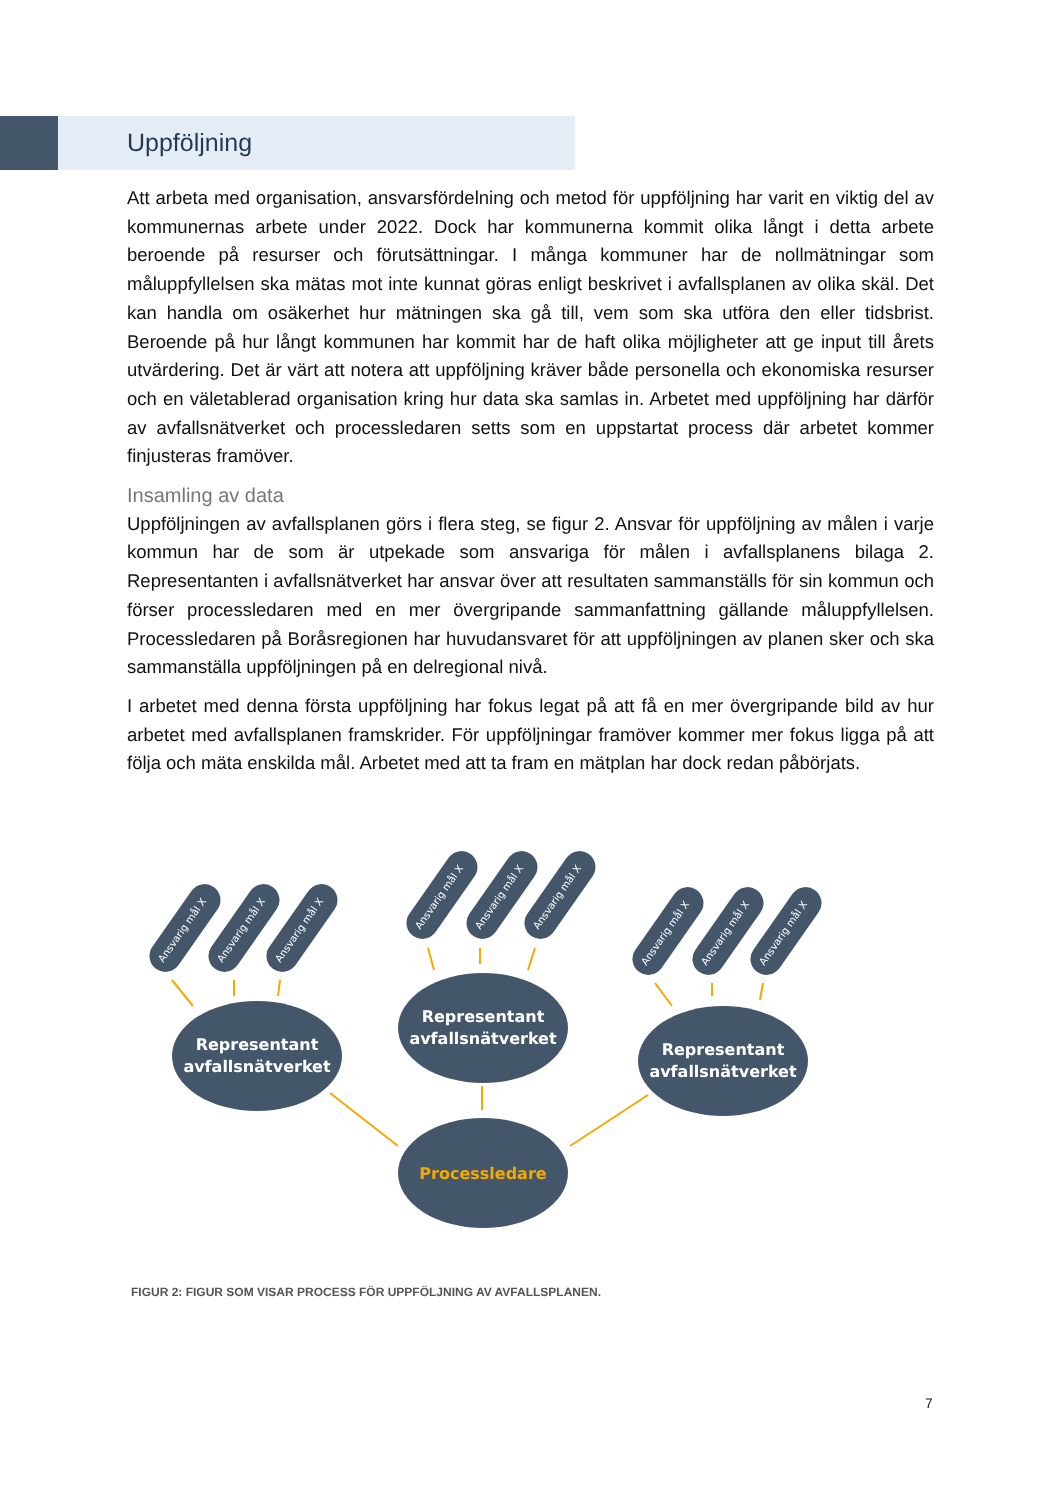Uppföljning
Att arbeta med organisation, ansvarsfördelning och metod för uppföljning har varit en viktig del av kommunernas arbete under 2022. Dock har kommunerna kommit olika långt i detta arbete beroende på resurser och förutsättningar. I många kommuner har de nollmätningar som måluppfyllelsen ska mätas mot inte kunnat göras enligt beskrivet i avfallsplanen av olika skäl. Det kan handla om osäkerhet hur mätningen ska gå till, vem som ska utföra den eller tidsbrist. Beroende på hur långt kommunen har kommit har de haft olika möjligheter att ge input till årets utvärdering. Det är värt att notera att uppföljning kräver både personella och ekonomiska resurser och en väletablerad organisation kring hur data ska samlas in. Arbetet med uppföljning har därför av avfallsnätverket och processledaren setts som en uppstartat process där arbetet kommer finjusteras framöver.
Insamling av data
Uppföljningen av avfallsplanen görs i flera steg, se figur 2. Ansvar för uppföljning av målen i varje kommun har de som är utpekade som ansvariga för målen i avfallsplanens bilaga 2. Representanten i avfallsnätverket har ansvar över att resultaten sammanställs för sin kommun och förser processledaren med en mer övergripande sammanfattning gällande måluppfyllelsen. Processledaren på Boråsregionen har huvudansvaret för att uppföljningen av planen sker och ska sammanställa uppföljningen på en delregional nivå.
I arbetet med denna första uppföljning har fokus legat på att få en mer övergripande bild av hur arbetet med avfallsplanen framskrider. För uppföljningar framöver kommer mer fokus ligga på att följa och mäta enskilda mål. Arbetet med att ta fram en mätplan har dock redan påbörjats.
Representant
avfallsnätverket
Representant
avfallsnätverket
Representant
avfallsnätverket
Processledare
Ansvarig mål X
Ansvarig mål X
Ansvarig mål X
Ansvarig mål X
Ansvarig mål X
Ansvarig mål X
Ansvarig mål X
Ansvarig mål X
Ansvarig mål X
FIGUR 2: FIGUR SOM VISAR PROCESS FÖR UPPFÖLJNING AV AVFALLSPLANEN.
7